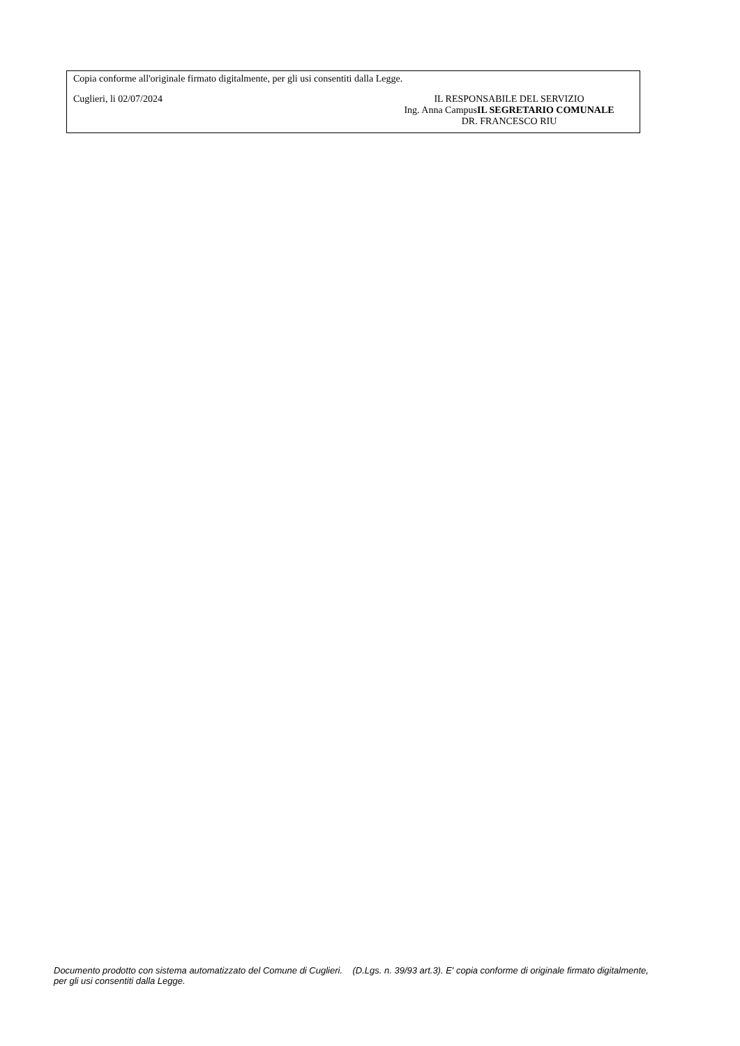Copia conforme all'originale firmato digitalmente, per gli usi consentiti dalla Legge.
Cuglieri, li 02/07/2024 IL RESPONSABILE DEL SERVIZIO
Ing. Anna CampusIL SEGRETARIO COMUNALE
DR. FRANCESCO RIU
Documento prodotto con sistema automatizzato del Comune di Cuglieri. (D.Lgs. n. 39/93 art.3). E' copia conforme di originale firmato digitalmente, per gli usi consentiti dalla Legge.